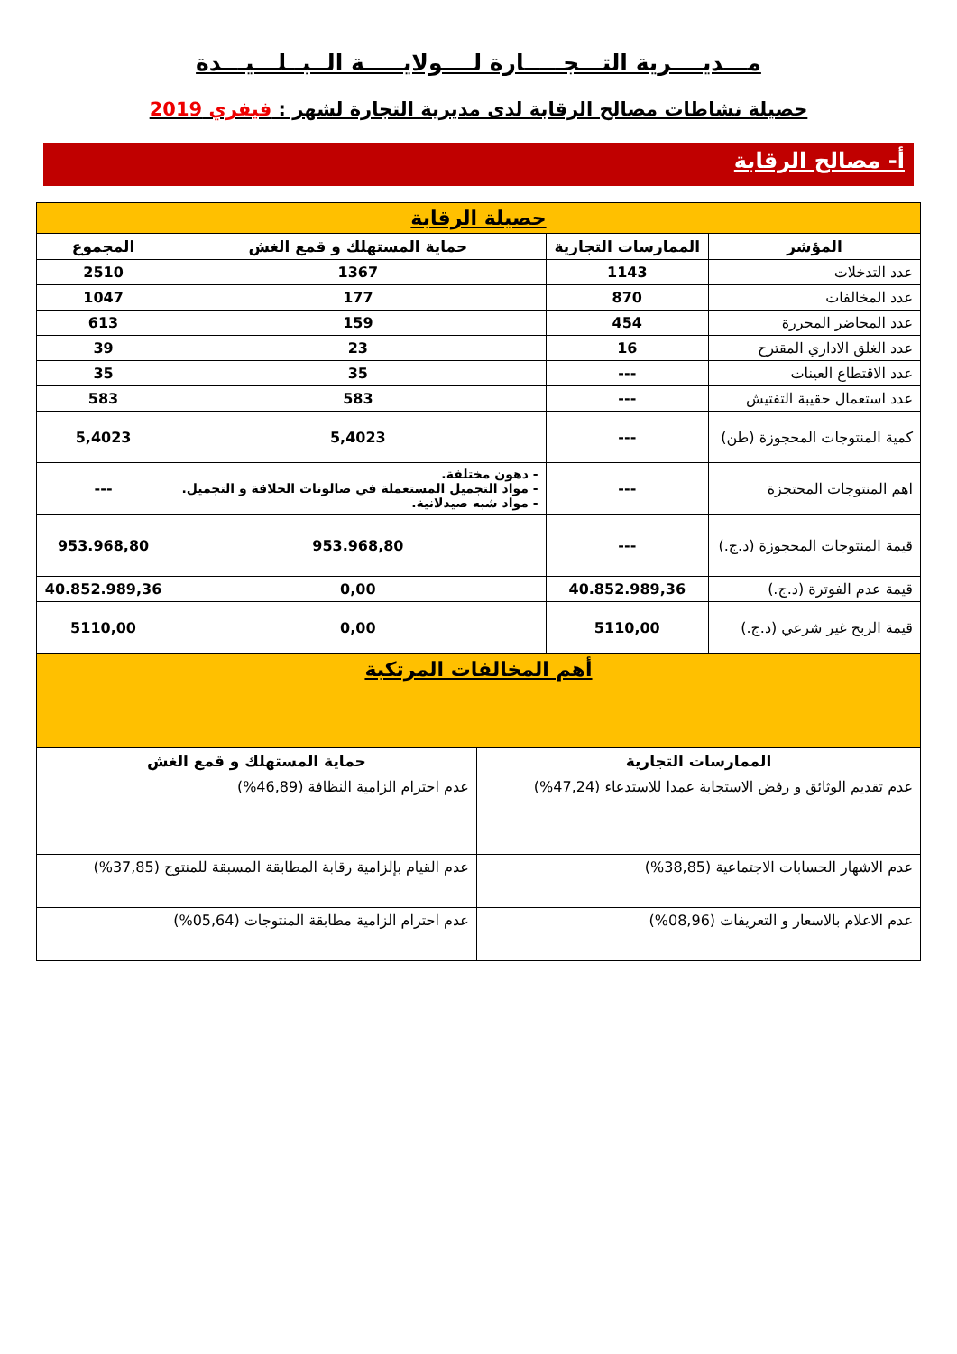مـــديــــرية التـــجـــــارة لــــولايـــــة الــبــلـــيـــدة
حصيلة نشاطات مصالح الرقابة لدى مديرية التجارة لشهر : فيفري 2019
أ- مصالح الرقابة
| حصيلة الرقابة | | | |
| المؤشر | الممارسات التجارية | حماية المستهلك و قمع الغش | المجموع |
| عدد التدخلات | 1143 | 1367 | 2510 |
| عدد المخالفات | 870 | 177 | 1047 |
| عدد المحاضر المحررة | 454 | 159 | 613 |
| عدد الغلق الاداري المقترح | 16 | 23 | 39 |
| عدد الاقتطاع العينات | --- | 35 | 35 |
| عدد استعمال حقيبة التفتيش | --- | 583 | 583 |
| كمية المنتوجات المحجوزة (طن) | --- | 5,4023 | 5,4023 |
| اهم المنتوجات المحتجزة | --- | - دهون مختلفة. - مواد التجميل المستعملة في صالونات الحلاقة و التجميل. - مواد شبه صيدلانية. | --- |
| قيمة المنتوجات المحجوزة (د.ج.) | --- | 953.968,80 | 953.968,80 |
| قيمة عدم الفوترة (د.ج.) | 40.852.989,36 | 0,00 | 40.852.989,36 |
| قيمة الربح غير شرعي (د.ج.) | 5110,00 | 0,00 | 5110,00 |
| أهم المخالفات المرتكبة | |
| الممارسات التجارية | حماية المستهلك و قمع الغش |
| عدم تقديم الوثائق و رفض الاستجابة عمدا للاستدعاء (47,24%) | عدم احترام الزامية النظافة (46,89%) |
| عدم الاشهار الحسابات الاجتماعية (38,85%) | عدم القيام بإلزامية رقابة المطابقة المسبقة للمنتوج (37,85%) |
| عدم الاعلام بالاسعار و التعريفات (08,96%) | عدم احترام الزامية مطابقة المنتوجات (05,64%) |